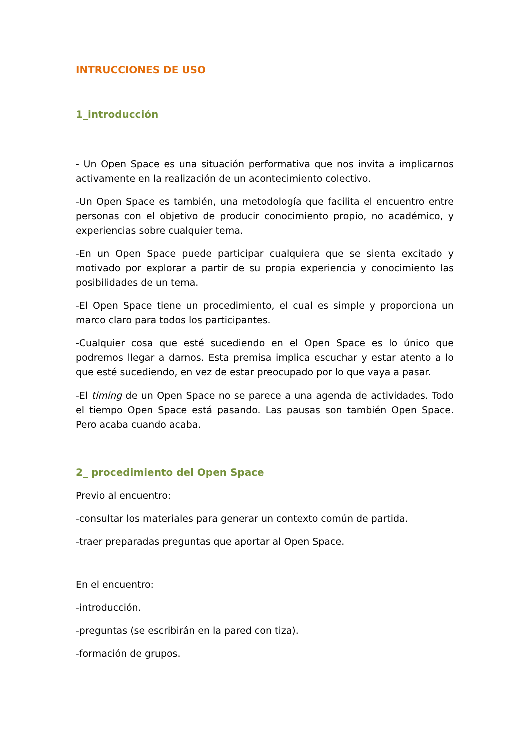INTRUCCIONES DE USO
1_introducción
- Un Open Space es una situación performativa que nos invita a implicarnos activamente en la realización de un acontecimiento colectivo.
-Un Open Space es también, una metodología que facilita el encuentro entre personas con el objetivo de producir conocimiento propio, no académico, y experiencias sobre cualquier tema.
-En un Open Space puede participar cualquiera que se sienta excitado y motivado por explorar a partir de su propia experiencia y conocimiento las posibilidades de un tema.
-El Open Space tiene un procedimiento, el cual es simple y proporciona un marco claro para todos los participantes.
-Cualquier cosa que esté sucediendo en el Open Space es lo único que podremos llegar a darnos. Esta premisa implica escuchar y estar atento a lo que esté sucediendo, en vez de estar preocupado por lo que vaya a pasar.
-El timing de un Open Space no se parece a una agenda de actividades. Todo el tiempo Open Space está pasando. Las pausas son también Open Space. Pero acaba cuando acaba.
2_ procedimiento del Open Space
Previo al encuentro:
-consultar los materiales para generar un contexto común de partida.
-traer preparadas preguntas que aportar al Open Space.
En el encuentro:
-introducción.
-preguntas (se escribirán en la pared con tiza).
-formación de grupos.